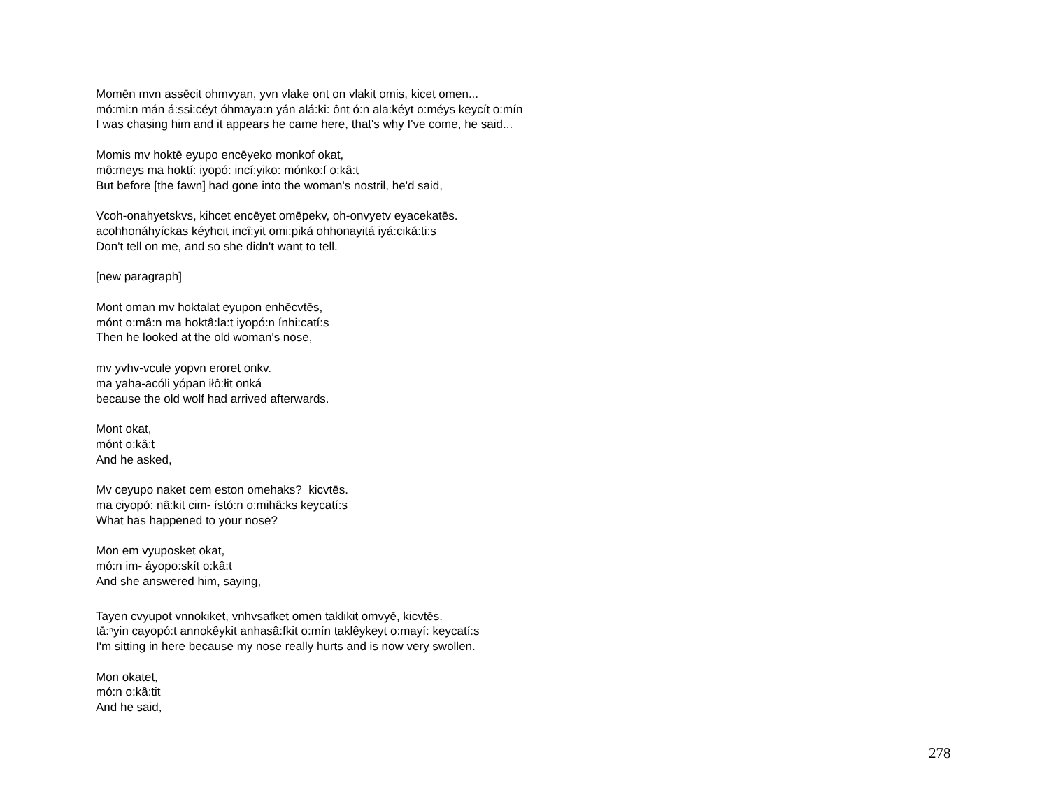Momēn mvn assēcit ohmvyan, yvn vlake ont on vlakit omis, kicet omen...
mó:mi:n mán á:ssi:céyt óhmaya:n yán alá:ki: ônt ó:n ala:kéyt o:méys keycít o:mín
I was chasing him and it appears he came here, that's why I've come, he said...
Momis mv hoktē eyupo encēyeko monkof okat,
mô:meys ma hoktí: iyopó: incí:yiko: mónko:f o:kâ:t
But before [the fawn] had gone into the woman's nostril, he'd said,
Vcoh-onahyetskvs, kihcet encēyet omēpekv, oh-onvyetv eyacekatēs.
acohhonáhyíckas kéyhcit incî:yit omi:piká ohhonayitá iyá:ciká:ti:s
Don't tell on me, and so she didn't want to tell.
[new paragraph]
Mont oman mv hoktalat eyupon enhēcvtēs,
mónt o:mâ:n ma hoktâ:la:t iyopó:n ínhi:catí:s
Then he looked at the old woman's nose,
mv yvhv-vcule yopvn eroret onkv.
ma yaha-acóli yópan iłô:łit onká
because the old wolf had arrived afterwards.
Mont okat,
mónt o:kâ:t
And he asked,
Mv ceyupo naket cem eston omehaks? kicvtēs.
ma ciyopó: nâ:kit cim- ístó:n o:mihâ:ks keycatí:s
What has happened to your nose?
Mon em vyuposket okat,
mó:n im- áyopo:skít o:kâ:t
And she answered him, saying,
Tayen cvyupot vnnokiket, vnhvsafket omen taklikit omvyē, kicvtēs.
tă:ⁿyin cayopó:t annokêykit anhasâ:fkit o:mín taklêykeyt o:mayí: keycatí:s
I'm sitting in here because my nose really hurts and is now very swollen.
Mon okatet,
mó:n o:kâ:tit
And he said,
278